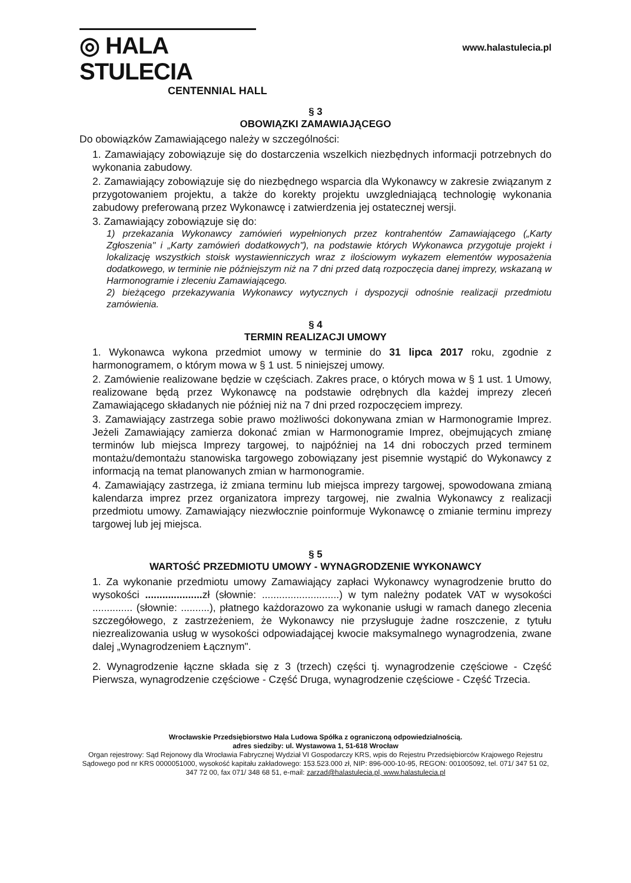◎ HALA STULECIA
CENTENNIAL HALL
www.halastulecia.pl
§ 3
OBOWIĄZKI ZAMAWIAJĄCEGO
Do obowiązków Zamawiającego należy w szczególności:
1. Zamawiający zobowiązuje się do dostarczenia wszelkich niezbędnych informacji potrzebnych do wykonania zabudowy.
2. Zamawiający zobowiązuje się do niezbędnego wsparcia dla Wykonawcy w zakresie związanym z przygotowaniem projektu, a także do korekty projektu uwzgledniającą technologię wykonania zabudowy preferowaną przez Wykonawcę i zatwierdzenia jej ostatecznej wersji.
3. Zamawiający zobowiązuje się do:
1) przekazania Wykonawcy zamówień wypełnionych przez kontrahentów Zamawiającego („Karty Zgłoszenia" i „Karty zamówień dodatkowych"), na podstawie których Wykonawca przygotuje projekt i lokalizację wszystkich stoisk wystawienniczych wraz z ilościowym wykazem elementów wyposażenia dodatkowego, w terminie nie późniejszym niż na 7 dni przed datą rozpoczęcia danej imprezy, wskazaną w Harmonogramie i zleceniu Zamawiającego.
2) bieżącego przekazywania Wykonawcy wytycznych i dyspozycji odnośnie realizacji przedmiotu zamówienia.
§ 4
TERMIN REALIZACJI UMOWY
1. Wykonawca wykona przedmiot umowy w terminie do 31 lipca 2017 roku, zgodnie z harmonogramem, o którym mowa w § 1 ust. 5 niniejszej umowy.
2. Zamówienie realizowane będzie w częściach. Zakres prace, o których mowa w § 1 ust. 1 Umowy, realizowane będą przez Wykonawcę na podstawie odrębnych dla każdej imprezy zleceń Zamawiającego składanych nie później niż na 7 dni przed rozpoczęciem imprezy.
3. Zamawiający zastrzega sobie prawo możliwości dokonywana zmian w Harmonogramie Imprez. Jeżeli Zamawiający zamierza dokonać zmian w Harmonogramie Imprez, obejmujących zmianę terminów lub miejsca Imprezy targowej, to najpóźniej na 14 dni roboczych przed terminem montażu/demontażu stanowiska targowego zobowiązany jest pisemnie wystąpić do Wykonawcy z informacją na temat planowanych zmian w harmonogramie.
4. Zamawiający zastrzega, iż zmiana terminu lub miejsca imprezy targowej, spowodowana zmianą kalendarza imprez przez organizatora imprezy targowej, nie zwalnia Wykonawcy z realizacji przedmiotu umowy. Zamawiający niezwłocznie poinformuje Wykonawcę o zmianie terminu imprezy targowej lub jej miejsca.
§ 5
WARTOŚĆ PRZEDMIOTU UMOWY - WYNAGRODZENIE WYKONAWCY
1. Za wykonanie przedmiotu umowy Zamawiający zapłaci Wykonawcy wynagrodzenie brutto do wysokości .................... zł (słownie: ...........................) w tym należny podatek VAT w wysokości .............. (słownie: ..........), płatnego każdorazowo za wykonanie usługi w ramach danego zlecenia szczegółowego, z zastrzeżeniem, że Wykonawcy nie przysługuje żadne roszczenie, z tytułu niezrealizowania usług w wysokości odpowiadającej kwocie maksymalnego wynagrodzenia, zwane dalej „Wynagrodzeniem Łącznym".
2. Wynagrodzenie łączne składa się z 3 (trzech) części tj. wynagrodzenie częściowe - Część Pierwsza, wynagrodzenie częściowe - Część Druga, wynagrodzenie częściowe - Część Trzecia.
Wrocławskie Przedsiębiorstwo Hala Ludowa Spółka z ograniczoną odpowiedzialnością.
adres siedziby: ul. Wystawowa 1, 51-618 Wrocław
Organ rejestrowy: Sąd Rejonowy dla Wrocławia Fabrycznej Wydział VI Gospodarczy KRS, wpis do Rejestru Przedsiębiorców Krajowego Rejestru Sądowego pod nr KRS 0000051000, wysokość kapitału zakładowego: 153.523.000 zł, NIP: 896-000-10-95, REGON: 001005092, tel. 071/ 347 51 02, 347 72 00, fax 071/ 348 68 51, e-mail: zarzad@halastulecia.pl, www.halastulecia.pl